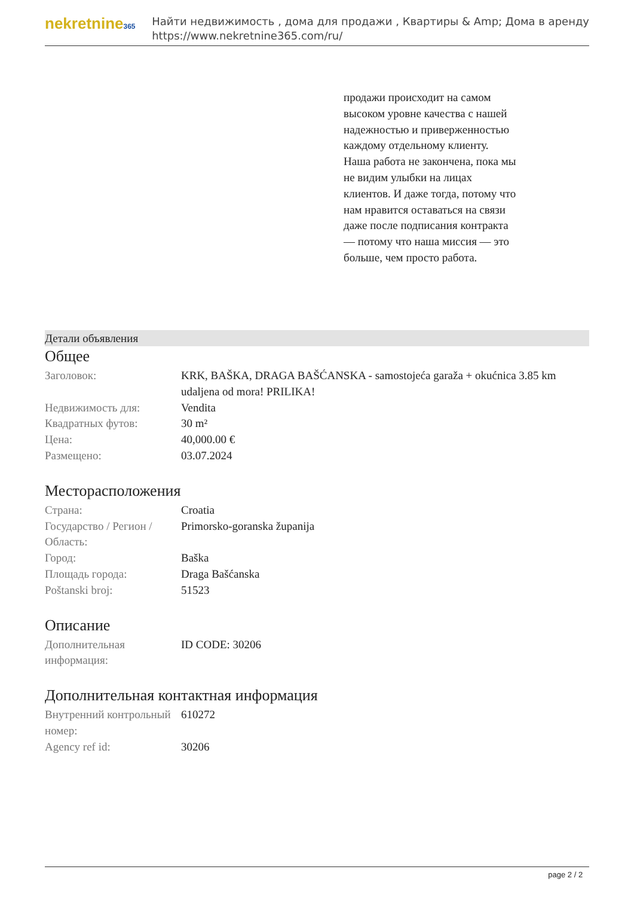nekretnine365
Найти недвижимость , дома для продажи , Квартиры & Amp; Дома в аренду
https://www.nekretnine365.com/ru/
продажи происходит на самом высоком уровне качества с нашей надежностью и приверженностью каждому отдельному клиенту. Наша работа не закончена, пока мы не видим улыбки на лицах клиентов. И даже тогда, потому что нам нравится оставаться на связи даже после подписания контракта — потому что наша миссия — это больше, чем просто работа.
Детали объявления
Общее
| Заголовок: | KRK, BAŠKA, DRAGA BAŠĆANSKA - samostojeća garaža + okućnica 3.85 km udaljena od mora! PRILIKA! |
| Недвижимость для: | Vendita |
| Квадратных футов: | 30 m² |
| Цена: | 40,000.00 € |
| Размещено: | 03.07.2024 |
Месторасположения
| Страна: | Croatia |
| Государство / Регион / Область: | Primorsko-goranska županija |
| Город: | Baška |
| Площадь города: | Draga Bašćanska |
| Poštanski broj: | 51523 |
Описание
| Дополнительная информация: | ID CODE: 30206 |
Дополнительная контактная информация
| Внутренний контрольный номер: | 610272 |
| Agency ref id: | 30206 |
page 2 / 2